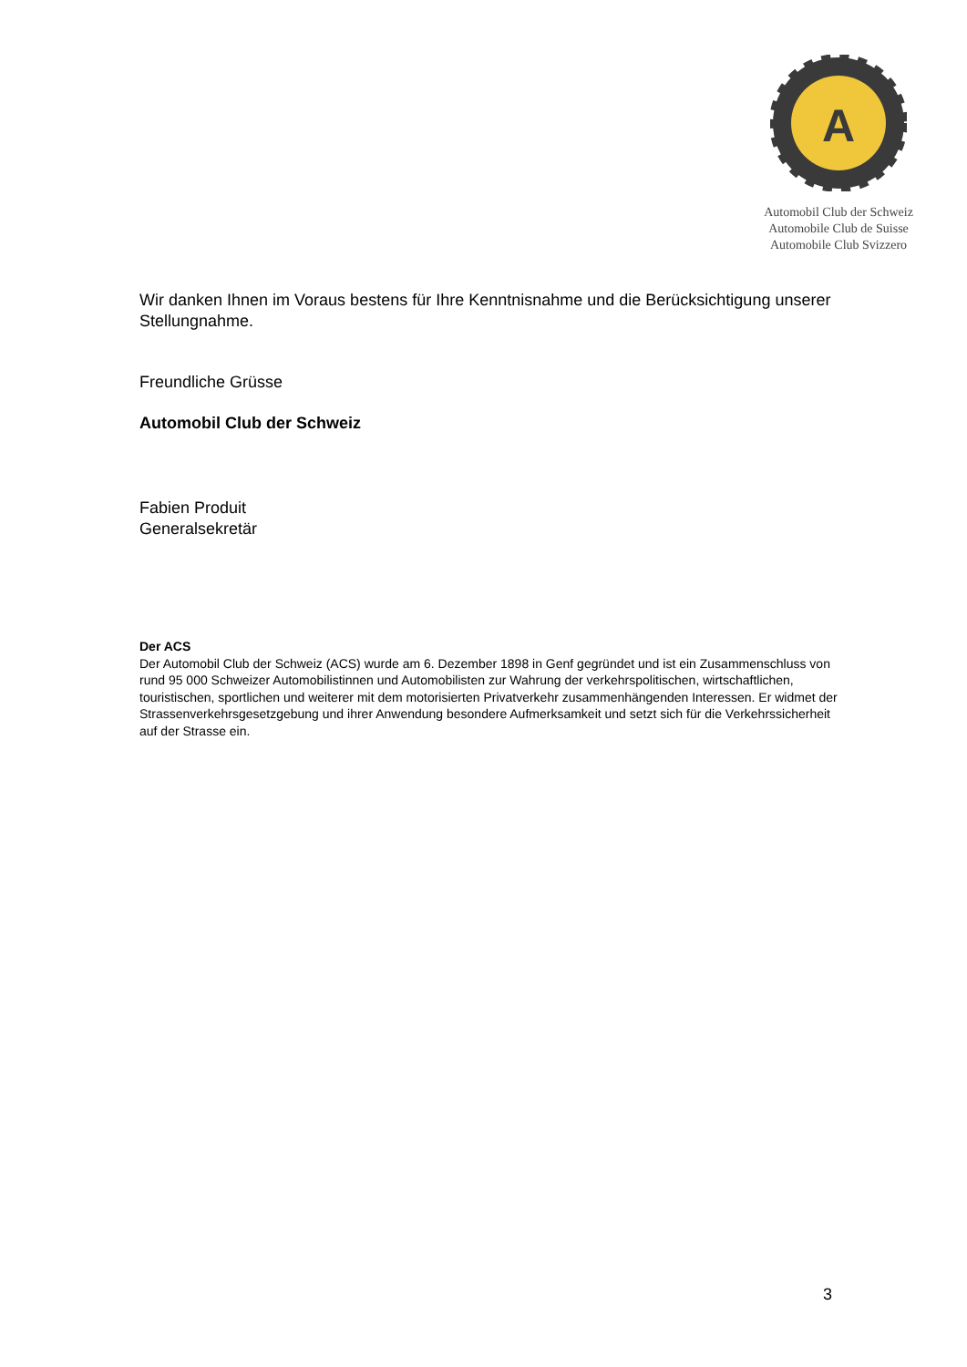A
Automobil Club der Schweiz
Automobile Club de Suisse
Automobile Club Svizzero
Wir danken Ihnen im Voraus bestens für Ihre Kenntnisnahme und die Berücksichtigung unserer Stellungnahme.
Freundliche Grüsse
Automobil Club der Schweiz
Fabien Produit
Generalsekretär
Der ACS
Der Automobil Club der Schweiz (ACS) wurde am 6. Dezember 1898 in Genf gegründet und ist ein Zusammenschluss von rund 95 000 Schweizer Automobilistinnen und Automobilisten zur Wahrung der verkehrspolitischen, wirtschaftlichen, touristischen, sportlichen und weiterer mit dem motorisierten Privatverkehr zusammenhängenden Interessen. Er widmet der Strassenverkehrsgesetzgebung und ihrer Anwendung besondere Aufmerksamkeit und setzt sich für die Verkehrssicherheit auf der Strasse ein.
3